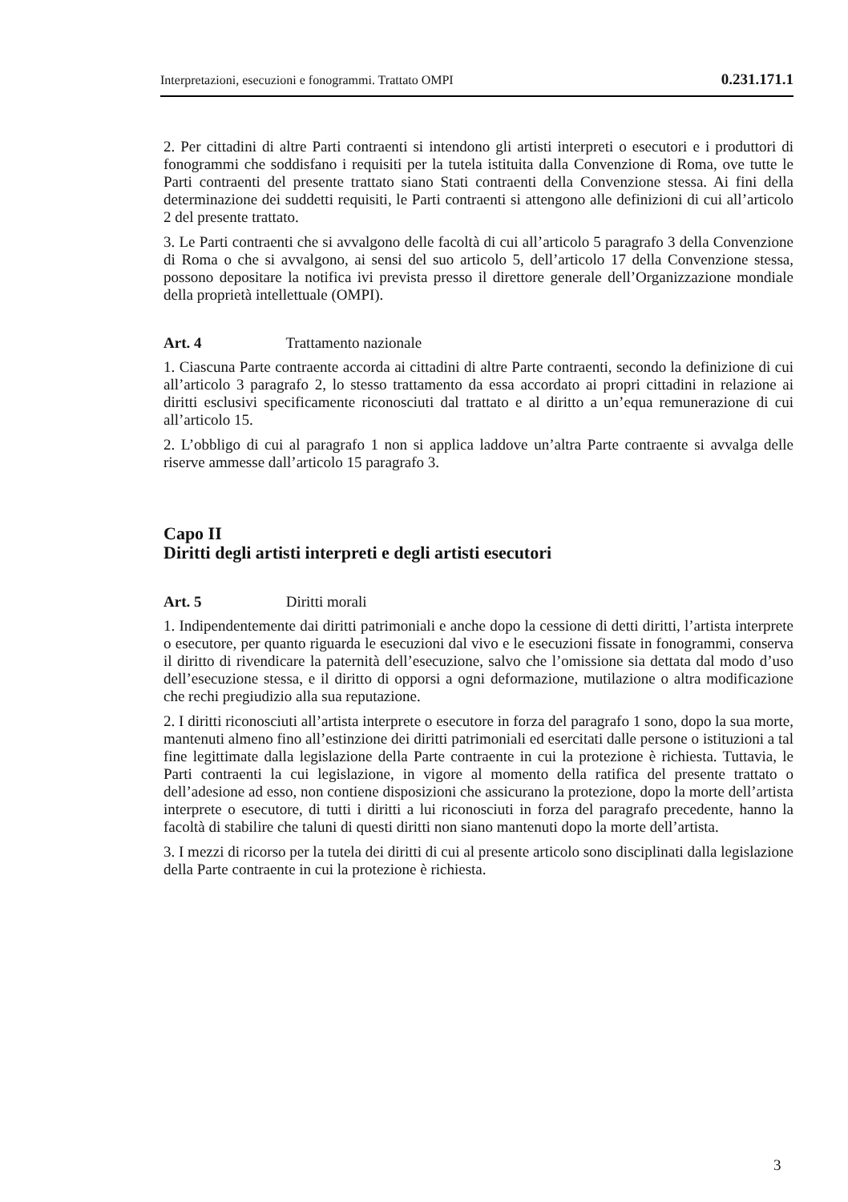Interpretazioni, esecuzioni e fonogrammi. Trattato OMPI 0.231.171.1
2. Per cittadini di altre Parti contraenti si intendono gli artisti interpreti o esecutori e i produttori di fonogrammi che soddisfano i requisiti per la tutela istituita dalla Convenzione di Roma, ove tutte le Parti contraenti del presente trattato siano Stati contraenti della Convenzione stessa. Ai fini della determinazione dei suddetti requisiti, le Parti contraenti si attengono alle definizioni di cui all’articolo 2 del presente trattato.
3. Le Parti contraenti che si avvalgono delle facoltà di cui all’articolo 5 paragrafo 3 della Convenzione di Roma o che si avvalgono, ai sensi del suo articolo 5, dell’articolo 17 della Convenzione stessa, possono depositare la notifica ivi prevista presso il direttore generale dell’Organizzazione mondiale della proprietà intellettuale (OMPI).
Art. 4 Trattamento nazionale
1. Ciascuna Parte contraente accorda ai cittadini di altre Parte contraenti, secondo la definizione di cui all’articolo 3 paragrafo 2, lo stesso trattamento da essa accordato ai propri cittadini in relazione ai diritti esclusivi specificamente riconosciuti dal trattato e al diritto a un’equa remunerazione di cui all’articolo 15.
2. L’obbligo di cui al paragrafo 1 non si applica laddove un’altra Parte contraente si avvalga delle riserve ammesse dall’articolo 15 paragrafo 3.
Capo II
Diritti degli artisti interpreti e degli artisti esecutori
Art. 5 Diritti morali
1. Indipendentemente dai diritti patrimoniali e anche dopo la cessione di detti diritti, l’artista interprete o esecutore, per quanto riguarda le esecuzioni dal vivo e le esecuzioni fissate in fonogrammi, conserva il diritto di rivendicare la paternità dell’esecuzione, salvo che l’omissione sia dettata dal modo d’uso dell’esecuzione stessa, e il diritto di opporsi a ogni deformazione, mutilazione o altra modificazione che rechi pregiudizio alla sua reputazione.
2. I diritti riconosciuti all’artista interprete o esecutore in forza del paragrafo 1 sono, dopo la sua morte, mantenuti almeno fino all’estinzione dei diritti patrimoniali ed esercitati dalle persone o istituzioni a tal fine legittimate dalla legislazione della Parte contraente in cui la protezione è richiesta. Tuttavia, le Parti contraenti la cui legislazione, in vigore al momento della ratifica del presente trattato o dell’adesione ad esso, non contiene disposizioni che assicurano la protezione, dopo la morte dell’artista interprete o esecutore, di tutti i diritti a lui riconosciuti in forza del paragrafo precedente, hanno la facoltà di stabilire che taluni di questi diritti non siano mantenuti dopo la morte dell’artista.
3. I mezzi di ricorso per la tutela dei diritti di cui al presente articolo sono disciplinati dalla legislazione della Parte contraente in cui la protezione è richiesta.
3